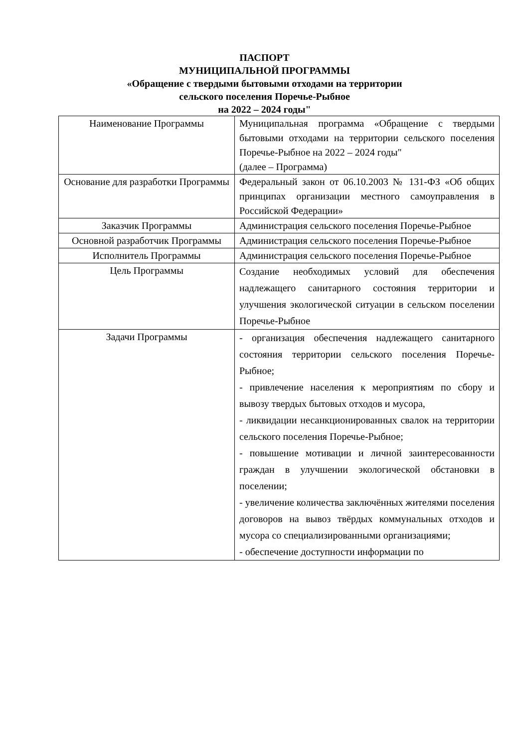ПАСПОРТ
МУНИЦИПАЛЬНОЙ ПРОГРАММЫ
«Обращение с твердыми бытовыми отходами на территории
сельского поселения Поречье-Рыбное
на 2022 – 2024 годы"
| Наименование Программы | Муниципальная программа «Обращение с твердыми бытовыми отходами на территории сельского поселения Поречье-Рыбное на 2022 – 2024 годы" (далее – Программа) |
| Основание для разработки Программы | Федеральный закон от 06.10.2003 № 131-ФЗ «Об общих принципах организации местного самоуправления в Российской Федерации» |
| Заказчик Программы | Администрация сельского поселения Поречье-Рыбное |
| Основной разработчик Программы | Администрация сельского поселения Поречье-Рыбное |
| Исполнитель Программы | Администрация сельского поселения Поречье-Рыбное |
| Цель Программы | Создание необходимых условий для обеспечения надлежащего санитарного состояния территории и улучшения экологической ситуации в сельском поселении Поречье-Рыбное |
| Задачи Программы | - организация обеспечения надлежащего санитарного состояния территории сельского поселения Поречье-Рыбное; - привлечение населения к мероприятиям по сбору и вывозу твердых бытовых отходов и мусора, - ликвидации несанкционированных свалок на территории сельского поселения Поречье-Рыбное; - повышение мотивации и личной заинтересованности граждан в улучшении экологической обстановки в поселении; - увеличение количества заключённых жителями поселения договоров на вывоз твёрдых коммунальных отходов и мусора со специализированными организациями; - обеспечение доступности информации по |